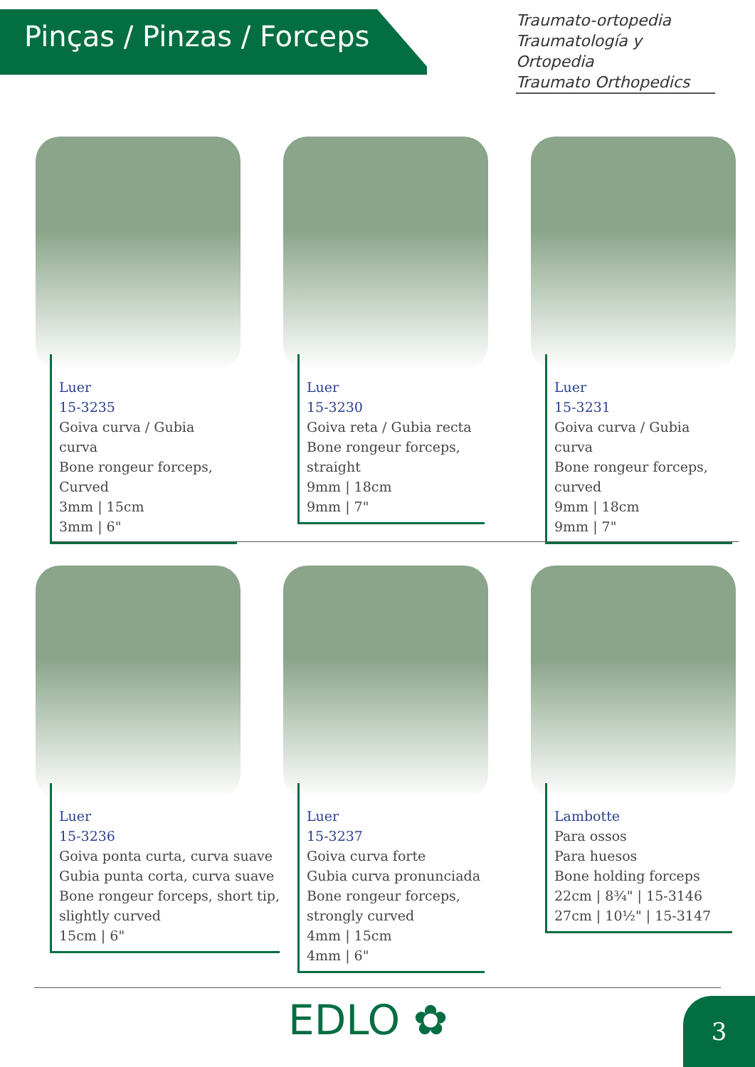Pinças / Pinzas / Forceps
Traumato-ortopedia
Traumatología y Ortopedia
Traumato Orthopedics
Luer
15-3235
Goiva curva / Gubia curva
Bone rongeur forceps,
Curved
3mm | 15cm
3mm | 6"
Luer
15-3230
Goiva reta / Gubia recta
Bone rongeur forceps,
straight
9mm | 18cm
9mm | 7"
Luer
15-3231
Goiva curva / Gubia curva
Bone rongeur forceps,
curved
9mm | 18cm
9mm | 7"
Luer
15-3236
Goiva ponta curta, curva suave
Gubia punta corta, curva suave
Bone rongeur forceps, short tip,
slightly curved
15cm | 6"
Luer
15-3237
Goiva curva forte
Gubia curva pronunciada
Bone rongeur forceps,
strongly curved
4mm | 15cm
4mm | 6"
Lambotte
Para ossos
Para huesos
Bone holding forceps
22cm | 8¾" | 15-3146
27cm | 10½" | 15-3147
EDLO ✿ 3